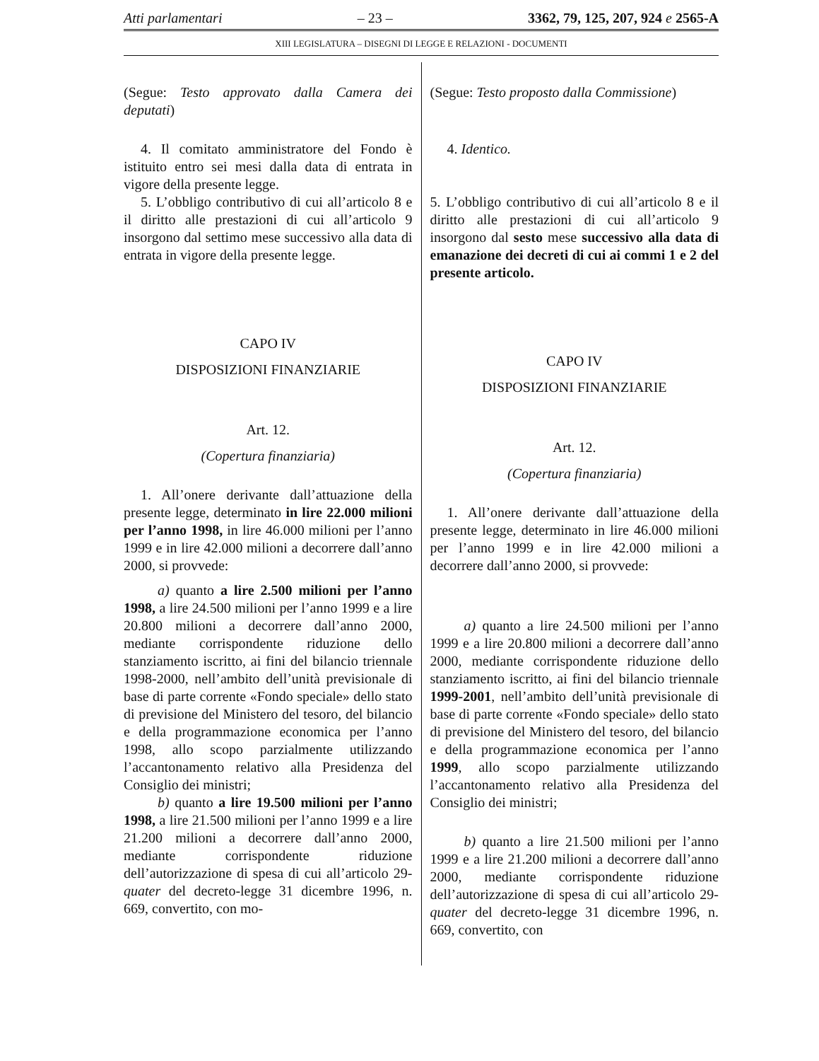Atti parlamentari – 23 – 3362, 79, 125, 207, 924 e 2565-A
XIII LEGISLATURA – DISEGNI DI LEGGE E RELAZIONI - DOCUMENTI
(Segue: Testo approvato dalla Camera dei deputati)
4. Il comitato amministratore del Fondo è istituito entro sei mesi dalla data di entrata in vigore della presente legge.
5. L’obbligo contributivo di cui all’articolo 8 e il diritto alle prestazioni di cui all’articolo 9 insorgono dal settimo mese successivo alla data di entrata in vigore della presente legge.
CAPO IV
DISPOSIZIONI FINANZIARIE
Art. 12.
(Copertura finanziaria)
1. All’onere derivante dall’attuazione della presente legge, determinato in lire 22.000 milioni per l’anno 1998, in lire 46.000 milioni per l’anno 1999 e in lire 42.000 milioni a decorrere dall’anno 2000, si provvede:
a) quanto a lire 2.500 milioni per l’anno 1998, a lire 24.500 milioni per l’anno 1999 e a lire 20.800 milioni a decorrere dall’anno 2000, mediante corrispondente riduzione dello stanziamento iscritto, ai fini del bilancio triennale 1998-2000, nell’ambito dell’unità previsionale di base di parte corrente «Fondo speciale» dello stato di previsione del Ministero del tesoro, del bilancio e della programmazione economica per l’anno 1998, allo scopo parzialmente utilizzando l’accantonamento relativo alla Presidenza del Consiglio dei ministri;
b) quanto a lire 19.500 milioni per l’anno 1998, a lire 21.500 milioni per l’anno 1999 e a lire 21.200 milioni a decorrere dall’anno 2000, mediante corrispondente riduzione dell’autorizzazione di spesa di cui all’articolo 29-quater del decreto-legge 31 dicembre 1996, n. 669, convertito, con mo-
(Segue: Testo proposto dalla Commissione)
4. Identico.
5. L’obbligo contributivo di cui all’articolo 8 e il diritto alle prestazioni di cui all’articolo 9 insorgono dal sesto mese successivo alla data di emanazione dei decreti di cui ai commi 1 e 2 del presente articolo.
CAPO IV
DISPOSIZIONI FINANZIARIE
Art. 12.
(Copertura finanziaria)
1. All’onere derivante dall’attuazione della presente legge, determinato in lire 46.000 milioni per l’anno 1999 e in lire 42.000 milioni a decorrere dall’anno 2000, si provvede:
a) quanto a lire 24.500 milioni per l’anno 1999 e a lire 20.800 milioni a decorrere dall’anno 2000, mediante corrispondente riduzione dello stanziamento iscritto, ai fini del bilancio triennale 1999-2001, nell’ambito dell’unità previsionale di base di parte corrente «Fondo speciale» dello stato di previsione del Ministero del tesoro, del bilancio e della programmazione economica per l’anno 1999, allo scopo parzialmente utilizzando l’accantonamento relativo alla Presidenza del Consiglio dei ministri;
b) quanto a lire 21.500 milioni per l’anno 1999 e a lire 21.200 milioni a decorrere dall’anno 2000, mediante corrispondente riduzione dell’autorizzazione di spesa di cui all’articolo 29-quater del decreto-legge 31 dicembre 1996, n. 669, convertito, con